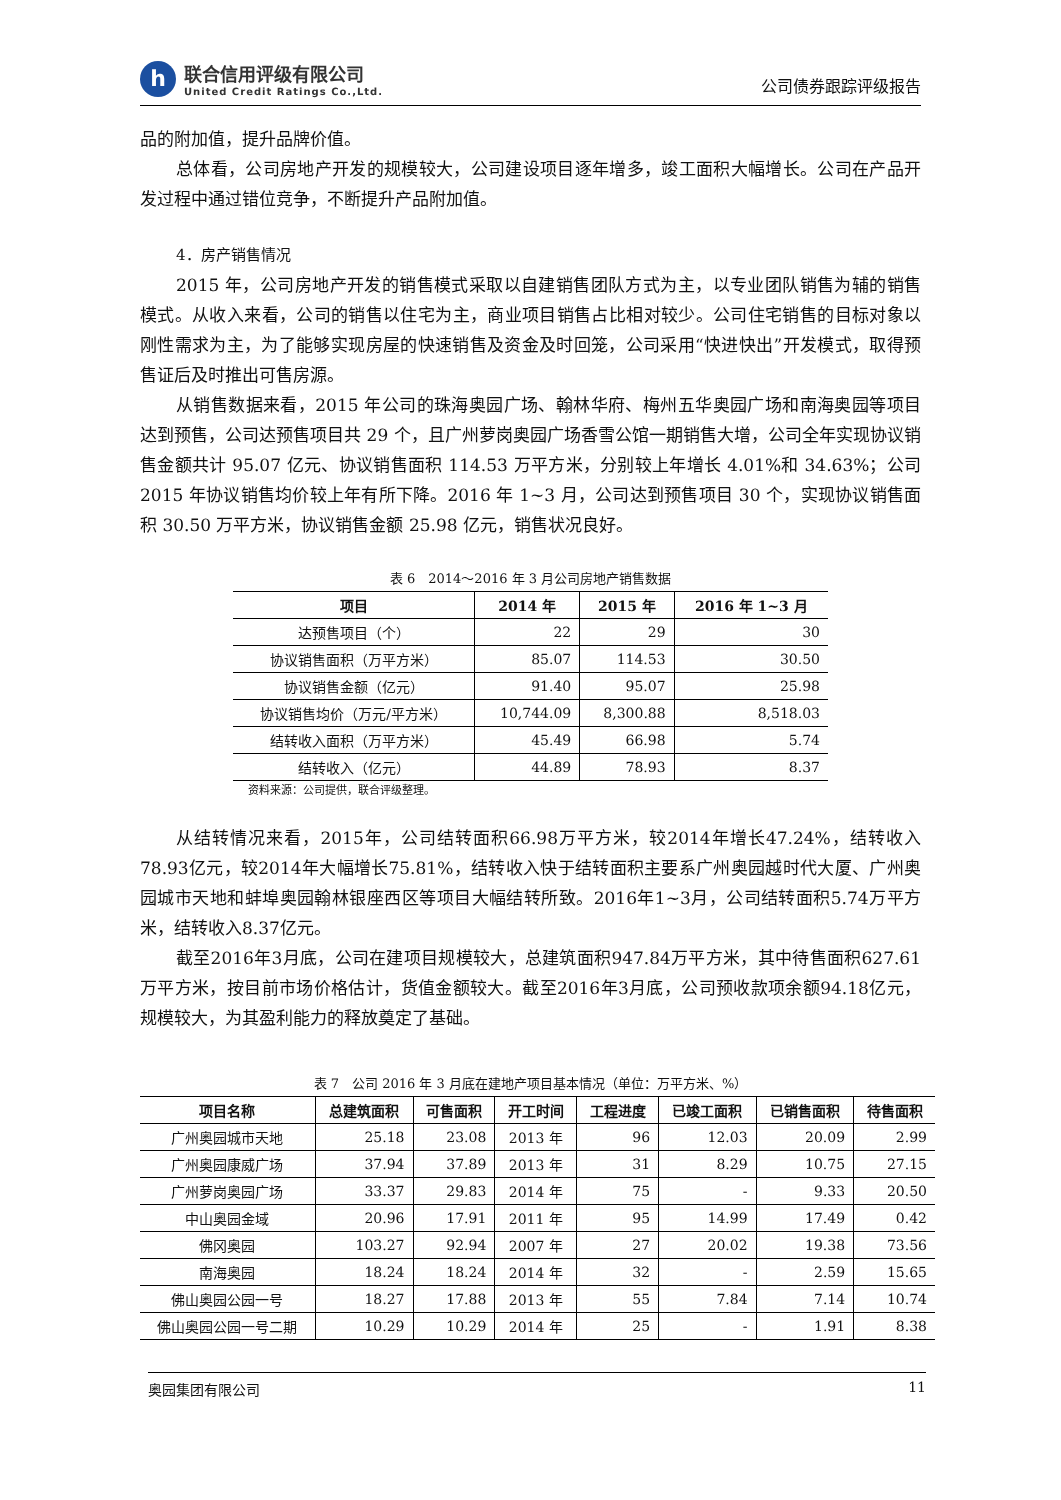h
联合信用评级有限公司
United Credit Ratings Co.,Ltd.
公司债券跟踪评级报告
品的附加值，提升品牌价值。
总体看，公司房地产开发的规模较大，公司建设项目逐年增多，竣工面积大幅增长。公司在产品开发过程中通过错位竞争，不断提升产品附加值。
4．房产销售情况
2015 年，公司房地产开发的销售模式采取以自建销售团队方式为主，以专业团队销售为辅的销售模式。从收入来看，公司的销售以住宅为主，商业项目销售占比相对较少。公司住宅销售的目标对象以刚性需求为主，为了能够实现房屋的快速销售及资金及时回笼，公司采用“快进快出”开发模式，取得预售证后及时推出可售房源。
从销售数据来看，2015 年公司的珠海奥园广场、翰林华府、梅州五华奥园广场和南海奥园等项目达到预售，公司达预售项目共 29 个，且广州萝岗奥园广场香雪公馆一期销售大增，公司全年实现协议销售金额共计 95.07 亿元、协议销售面积 114.53 万平方米，分别较上年增长 4.01%和 34.63%；公司 2015 年协议销售均价较上年有所下降。2016 年 1~3 月，公司达到预售项目 30 个，实现协议销售面积 30.50 万平方米，协议销售金额 25.98 亿元，销售状况良好。
表 6　2014～2016 年 3 月公司房地产销售数据
| 项目 | 2014 年 | 2015 年 | 2016 年 1~3 月 |
| --- | --- | --- | --- |
| 达预售项目（个） | 22 | 29 | 30 |
| 协议销售面积（万平方米） | 85.07 | 114.53 | 30.50 |
| 协议销售金额（亿元） | 91.40 | 95.07 | 25.98 |
| 协议销售均价（万元/平方米） | 10,744.09 | 8,300.88 | 8,518.03 |
| 结转收入面积（万平方米） | 45.49 | 66.98 | 5.74 |
| 结转收入（亿元） | 44.89 | 78.93 | 8.37 |
资料来源：公司提供，联合评级整理。
从结转情况来看，2015年，公司结转面积66.98万平方米，较2014年增长47.24%，结转收入78.93亿元，较2014年大幅增长75.81%，结转收入快于结转面积主要系广州奥园越时代大厦、广州奥园城市天地和蚌埠奥园翰林银座西区等项目大幅结转所致。2016年1~3月，公司结转面积5.74万平方米，结转收入8.37亿元。
截至2016年3月底，公司在建项目规模较大，总建筑面积947.84万平方米，其中待售面积627.61万平方米，按目前市场价格估计，货值金额较大。截至2016年3月底，公司预收款项余额94.18亿元，规模较大，为其盈利能力的释放奠定了基础。
表 7　公司 2016 年 3 月底在建地产项目基本情况（单位：万平方米、%）
| 项目名称 | 总建筑面积 | 可售面积 | 开工时间 | 工程进度 | 已竣工面积 | 已销售面积 | 待售面积 |
| --- | --- | --- | --- | --- | --- | --- | --- |
| 广州奥园城市天地 | 25.18 | 23.08 | 2013 年 | 96 | 12.03 | 20.09 | 2.99 |
| 广州奥园康威广场 | 37.94 | 37.89 | 2013 年 | 31 | 8.29 | 10.75 | 27.15 |
| 广州萝岗奥园广场 | 33.37 | 29.83 | 2014 年 | 75 | - | 9.33 | 20.50 |
| 中山奥园金域 | 20.96 | 17.91 | 2011 年 | 95 | 14.99 | 17.49 | 0.42 |
| 佛冈奥园 | 103.27 | 92.94 | 2007 年 | 27 | 20.02 | 19.38 | 73.56 |
| 南海奥园 | 18.24 | 18.24 | 2014 年 | 32 | - | 2.59 | 15.65 |
| 佛山奥园公园一号 | 18.27 | 17.88 | 2013 年 | 55 | 7.84 | 7.14 | 10.74 |
| 佛山奥园公园一号二期 | 10.29 | 10.29 | 2014 年 | 25 | - | 1.91 | 8.38 |
奥园集团有限公司 11